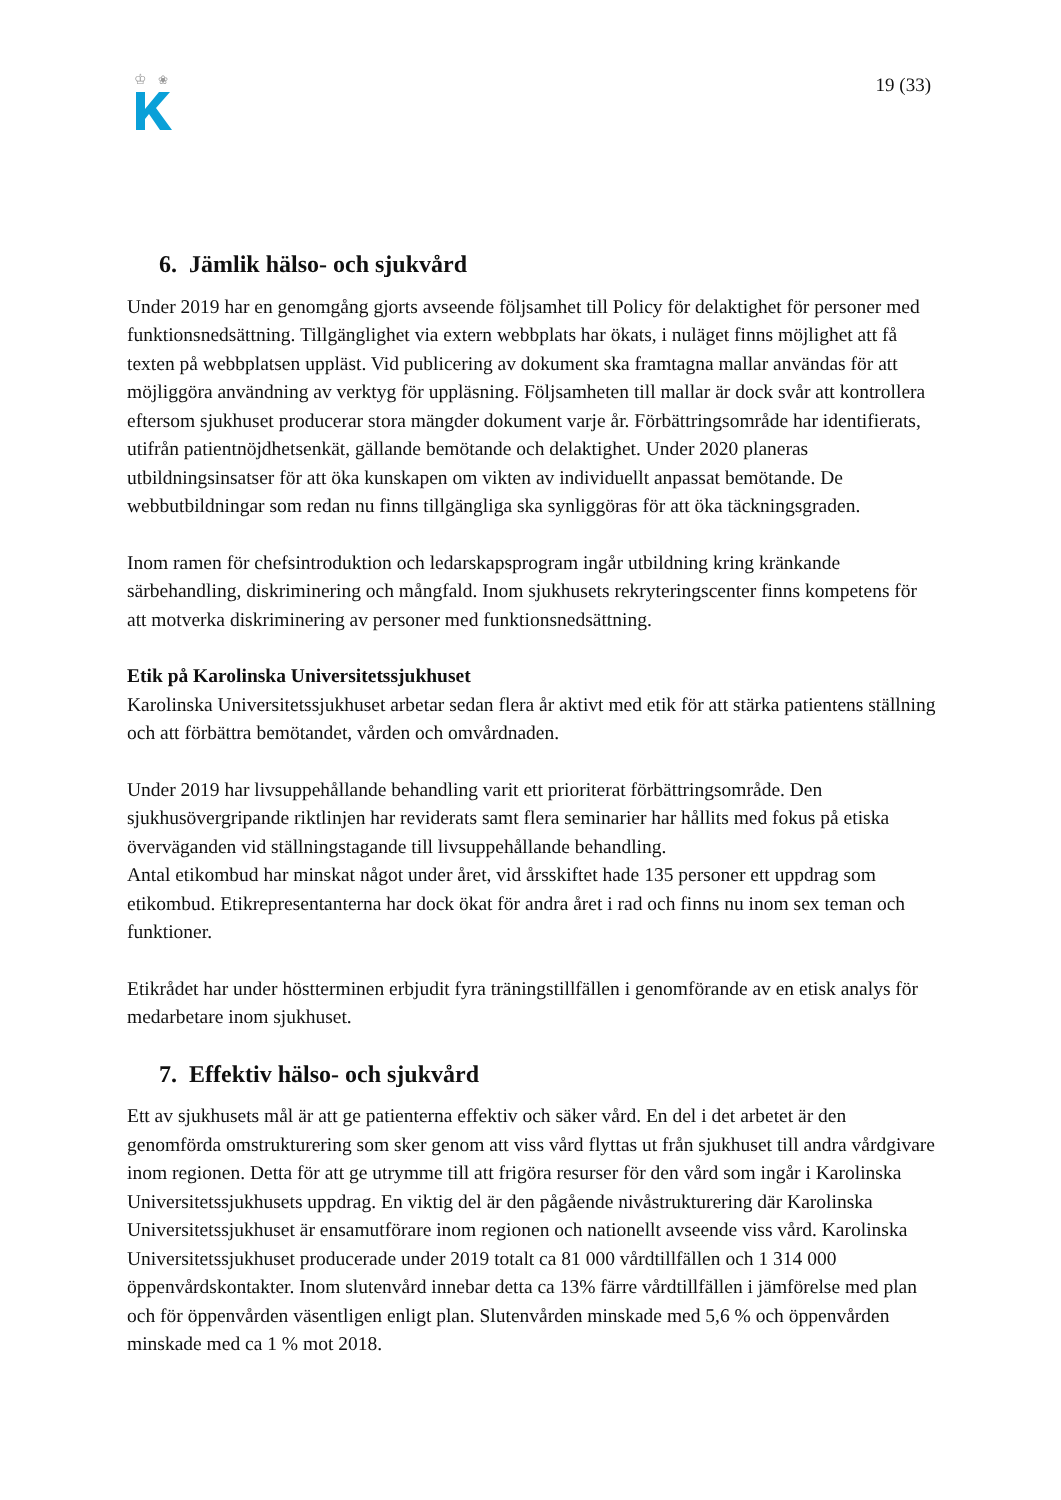♔
❀
19 (33)
6. Jämlik hälso- och sjukvård
Under 2019 har en genomgång gjorts avseende följsamhet till Policy för delaktighet för personer med funktionsnedsättning. Tillgänglighet via extern webbplats har ökats, i nuläget finns möjlighet att få texten på webbplatsen uppläst. Vid publicering av dokument ska framtagna mallar användas för att möjliggöra användning av verktyg för uppläsning. Följsamheten till mallar är dock svår att kontrollera eftersom sjukhuset producerar stora mängder dokument varje år. Förbättringsområde har identifierats, utifrån patientnöjdhetsenkät, gällande bemötande och delaktighet. Under 2020 planeras utbildningsinsatser för att öka kunskapen om vikten av individuellt anpassat bemötande. De webbutbildningar som redan nu finns tillgängliga ska synliggöras för att öka täckningsgraden.
Inom ramen för chefsintroduktion och ledarskapsprogram ingår utbildning kring kränkande särbehandling, diskriminering och mångfald. Inom sjukhusets rekryteringscenter finns kompetens för att motverka diskriminering av personer med funktionsnedsättning.
Etik på Karolinska Universitetssjukhuset
Karolinska Universitetssjukhuset arbetar sedan flera år aktivt med etik för att stärka patientens ställning och att förbättra bemötandet, vården och omvårdnaden.
Under 2019 har livsuppehållande behandling varit ett prioriterat förbättringsområde. Den sjukhusövergripande riktlinjen har reviderats samt flera seminarier har hållits med fokus på etiska överväganden vid ställningstagande till livsuppehållande behandling.
Antal etikombud har minskat något under året, vid årsskiftet hade 135 personer ett uppdrag som etikombud. Etikrepresentanterna har dock ökat för andra året i rad och finns nu inom sex teman och funktioner.
Etikrådet har under höstterminen erbjudit fyra träningstillfällen i genomförande av en etisk analys för medarbetare inom sjukhuset.
7. Effektiv hälso- och sjukvård
Ett av sjukhusets mål är att ge patienterna effektiv och säker vård. En del i det arbetet är den genomförda omstrukturering som sker genom att viss vård flyttas ut från sjukhuset till andra vårdgivare inom regionen. Detta för att ge utrymme till att frigöra resurser för den vård som ingår i Karolinska Universitetssjukhusets uppdrag. En viktig del är den pågående nivåstrukturering där Karolinska Universitetssjukhuset är ensamutförare inom regionen och nationellt avseende viss vård. Karolinska Universitetssjukhuset producerade under 2019 totalt ca 81 000 vårdtillfällen och 1 314 000 öppenvårdskontakter. Inom slutenvård innebar detta ca 13% färre vårdtillfällen i jämförelse med plan och för öppenvården väsentligen enligt plan. Slutenvården minskade med 5,6 % och öppenvården minskade med ca 1 % mot 2018.